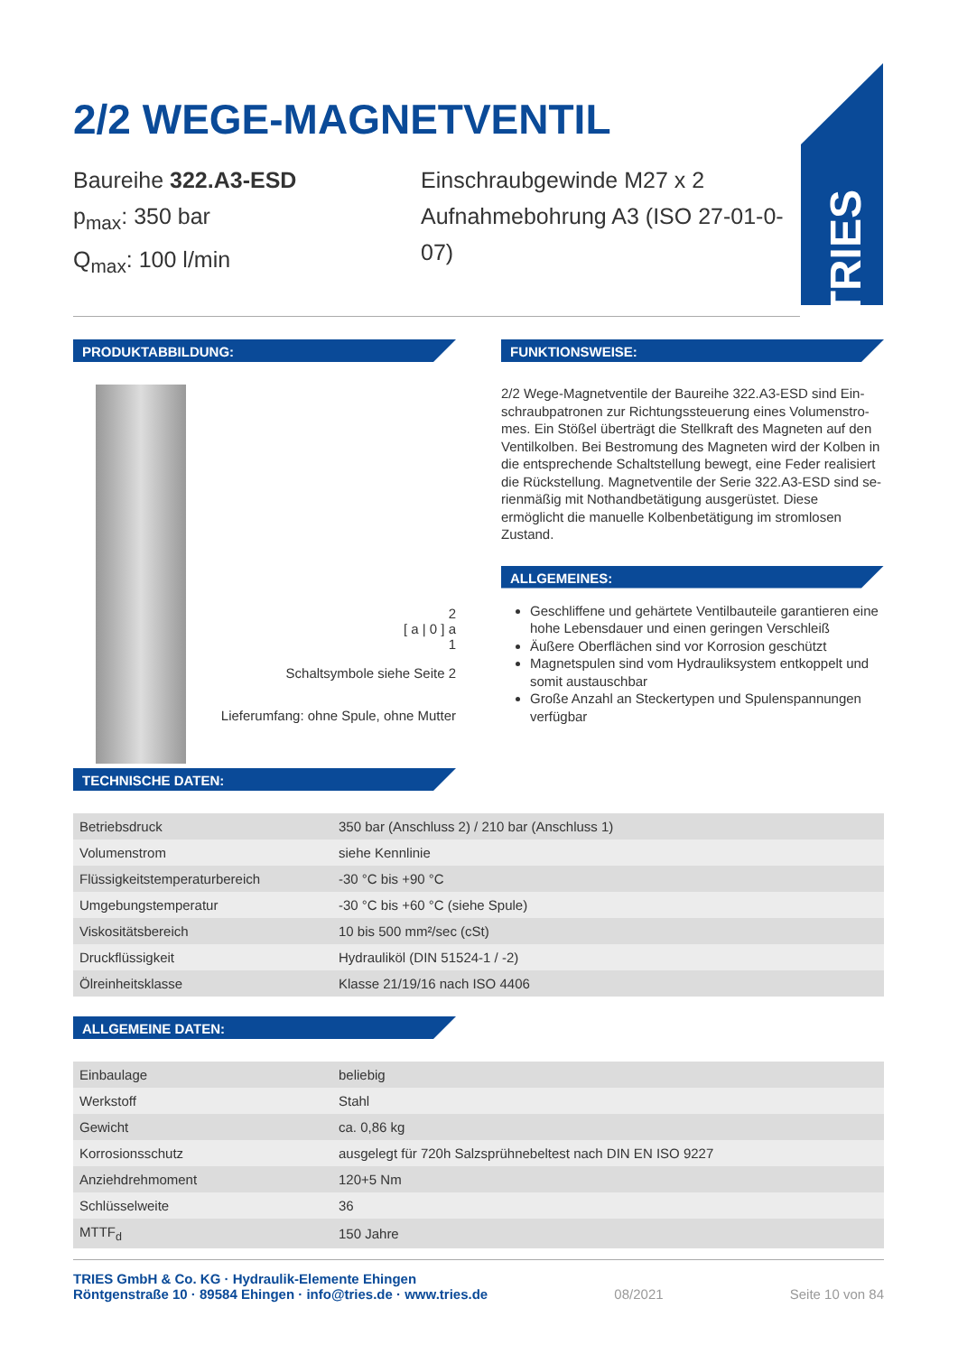TRIES
2/2 WEGE-MAGNETVENTIL
Baureihe 322.A3-ESD
p<sub>max</sub>: 350 bar
Q<sub>max</sub>: 100 l/min
Einschraubgewinde M27 x 2
Aufnahmebohrung A3 (ISO 27-01-0-07)
PRODUKTABBILDUNG:
2
[ a | 0 ] a
1
Schaltsymbole siehe Seite 2
Lieferumfang: ohne Spule, ohne Mutter
FUNKTIONSWEISE:
2/2 Wege-Magnetventile der Baureihe 322.A3-ESD sind Ein­schraubpatronen zur Richtungssteuerung eines Volumenstro­mes. Ein Stößel überträgt die Stellkraft des Magneten auf den Ventilkolben. Bei Bestromung des Magneten wird der Kolben in die entsprechende Schaltstellung bewegt, eine Feder realisiert die Rückstellung. Magnetventile der Serie 322.A3-ESD sind se­rienmäßig mit Nothandbetätigung ausgerüstet. Diese ermöglicht die manuelle Kolbenbetätigung im stromlosen Zustand.
ALLGEMEINES:
Geschliffene und gehärtete Ventilbauteile garantieren eine hohe Lebensdauer und einen geringen Verschleiß
Äußere Oberflächen sind vor Korrosion geschützt
Magnetspulen sind vom Hydrauliksystem entkoppelt und somit austauschbar
Große Anzahl an Steckertypen und Spulenspannungen verfügbar
TECHNISCHE DATEN:
| Betriebsdruck | 350 bar (Anschluss 2) / 210 bar (Anschluss 1) |
| Volumenstrom | siehe Kennlinie |
| Flüssigkeitstemperaturbereich | -30 °C bis +90 °C |
| Umgebungstemperatur | -30 °C bis +60 °C (siehe Spule) |
| Viskositätsbereich | 10 bis 500 mm²/sec (cSt) |
| Druckflüssigkeit | Hydrauliköl (DIN 51524-1 / -2) |
| Ölreinheitsklasse | Klasse 21/19/16 nach ISO 4406 |
ALLGEMEINE DATEN:
| Einbaulage | beliebig |
| Werkstoff | Stahl |
| Gewicht | ca. 0,86 kg |
| Korrosionsschutz | ausgelegt für 720h Salzsprühnebeltest nach DIN EN ISO 9227 |
| Anziehdrehmoment | 120+5 Nm |
| Schlüsselweite | 36 |
| MTTF<sub>d</sub> | 150 Jahre |
TRIES GmbH & Co. KG · Hydraulik-Elemente Ehingen
Röntgenstraße 10 · 89584 Ehingen · info@tries.de · www.tries.de
08/2021 Seite 10 von 84